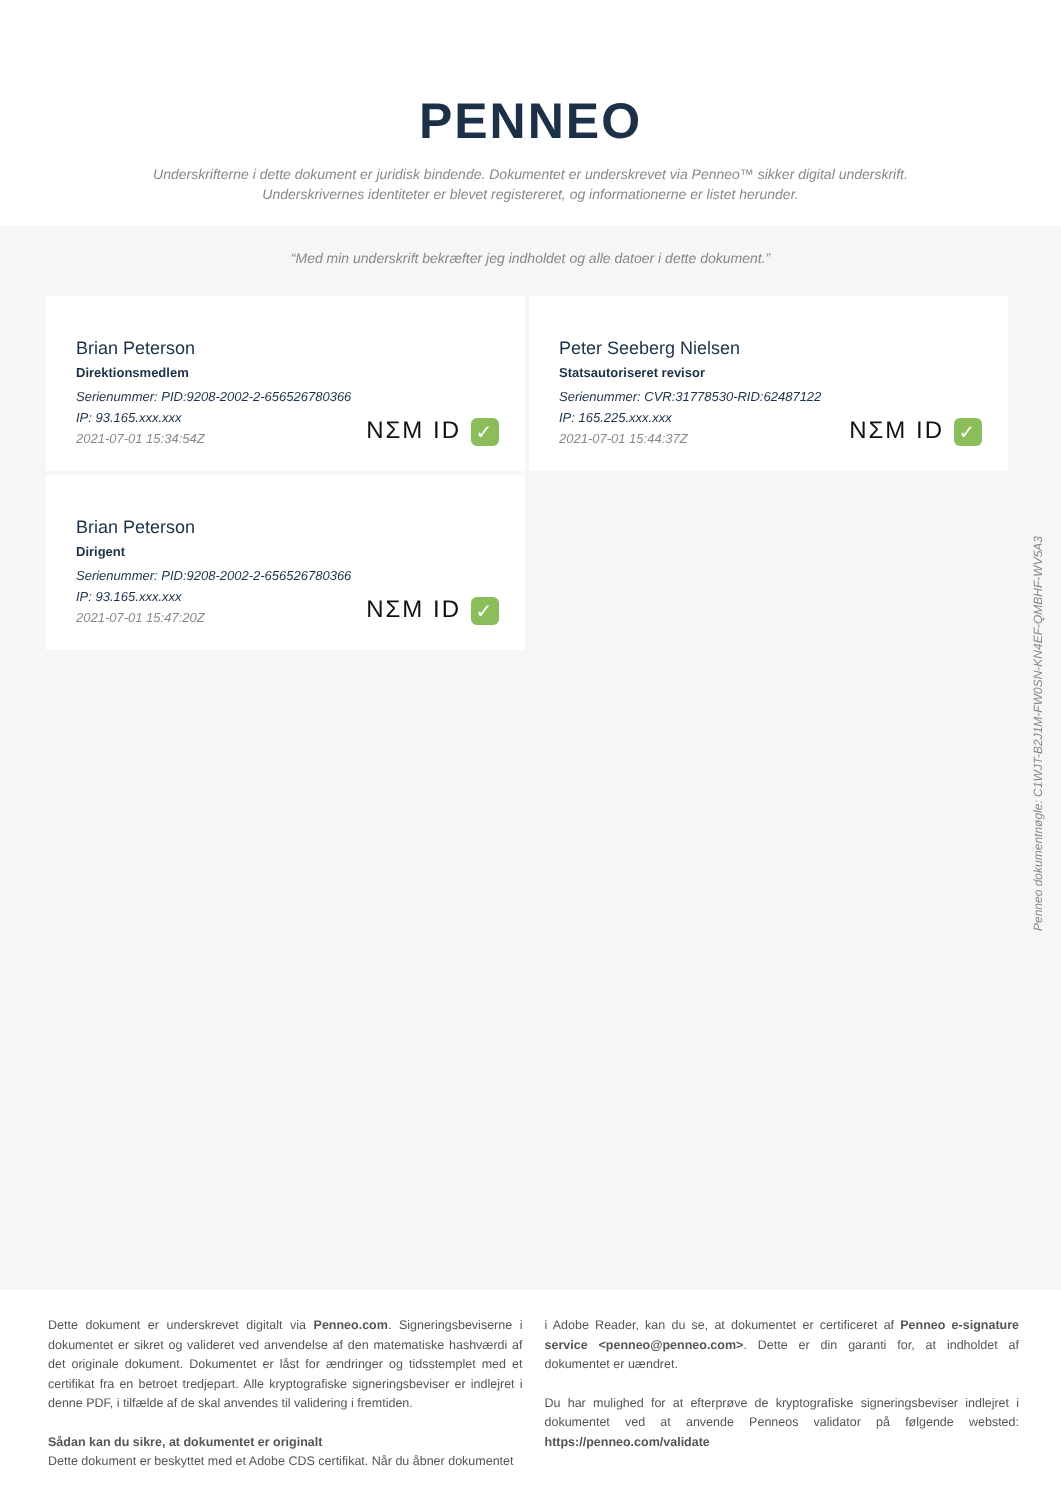PENNEO
Underskrifterne i dette dokument er juridisk bindende. Dokumentet er underskrevet via Penneo™ sikker digital underskrift.
Underskrivernes identiteter er blevet registereret, og informationerne er listet herunder.
“Med min underskrift bekræfter jeg indholdet og alle datoer i dette dokument.”
Brian Peterson
Direktionsmedlem
Serienummer: PID:9208-2002-2-656526780366
IP: 93.165.xxx.xxx
2021-07-01 15:34:54Z
NΣM ID ✓
Peter Seeberg Nielsen
Statsautoriseret revisor
Serienummer: CVR:31778530-RID:62487122
IP: 165.225.xxx.xxx
2021-07-01 15:44:37Z
NΣM ID ✓
Brian Peterson
Dirigent
Serienummer: PID:9208-2002-2-656526780366
IP: 93.165.xxx.xxx
2021-07-01 15:47:20Z
NΣM ID ✓
Penneo dokumentnøgle: C1WJT-B2J1M-FW0SN-KN4EF-QMBHF-WV5A3
Dette dokument er underskrevet digitalt via Penneo.com. Signeringsbeviserne i dokumentet er sikret og valideret ved anvendelse af den matematiske hashværdi af det originale dokument. Dokumentet er låst for ændringer og tidsstemplet med et certifikat fra en betroet tredjepart. Alle kryptografiske signeringsbeviser er indlejret i denne PDF, i tilfælde af de skal anvendes til validering i fremtiden.
Sådan kan du sikre, at dokumentet er originalt
Dette dokument er beskyttet med et Adobe CDS certifikat. Når du åbner dokumentet
i Adobe Reader, kan du se, at dokumentet er certificeret af Penneo e-signature service <penneo@penneo.com>. Dette er din garanti for, at indholdet af dokumentet er uændret.
Du har mulighed for at efterprøve de kryptografiske signeringsbeviser indlejret i dokumentet ved at anvende Penneos validator på følgende websted: https://penneo.com/validate